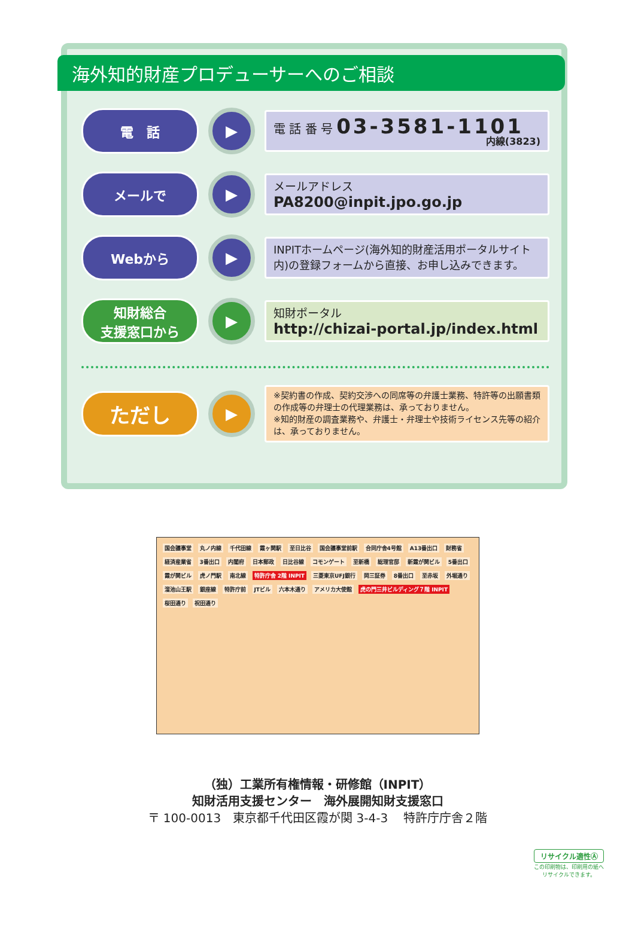海外知的財産プロデューサーへのご相談
電　話
▶
電 話 番 号 03-3581-1101
内線(3823)
メールで
▶
メールアドレス
PA8200@inpit.jpo.go.jp
Webから
▶
INPITホームページ(海外知的財産活用ポータルサイト内)の登録フォームから直接、お申し込みできます。
知財総合
支援窓口から
▶
知財ポータル
http://chizai-portal.jp/index.html
ただし
▶
※契約書の作成、契約交渉への同席等の弁護士業務、特許等の出願書類の作成等の弁理士の代理業務は、承っておりません。
※知的財産の調査業務や、弁護士・弁理士や技術ライセンス先等の紹介は、承っておりません。
国会議事堂 丸ノ内線 千代田線 霞ヶ関駅 至日比谷 国会議事堂前駅 合同庁舎4号館 A13番出口 財務省 経済産業省 3番出口 内閣府 日本郵政 日比谷線 コモンゲート 至新橋 総理官邸 新霞が関ビル 5番出口 霞が関ビル 虎ノ門駅 南北線 特許庁舎 2階 INPIT 三菱東京UFJ銀行 岡三証券 8番出口 至赤坂 外堀通り 溜池山王駅 銀座線 特許庁前 JTビル 六本木通り アメリカ大使館 虎の門三井ビルディング７階 INPIT 桜田通り 祝田通り
（独）工業所有権情報・研修館（INPIT）
知財活用支援センター　海外展開知財支援窓口
〒 100-0013　東京都千代田区霞が関 3-4-3　 特許庁庁舎２階
リサイクル適性Ⓐ
この印刷物は、印刷用の紙へ
リサイクルできます。